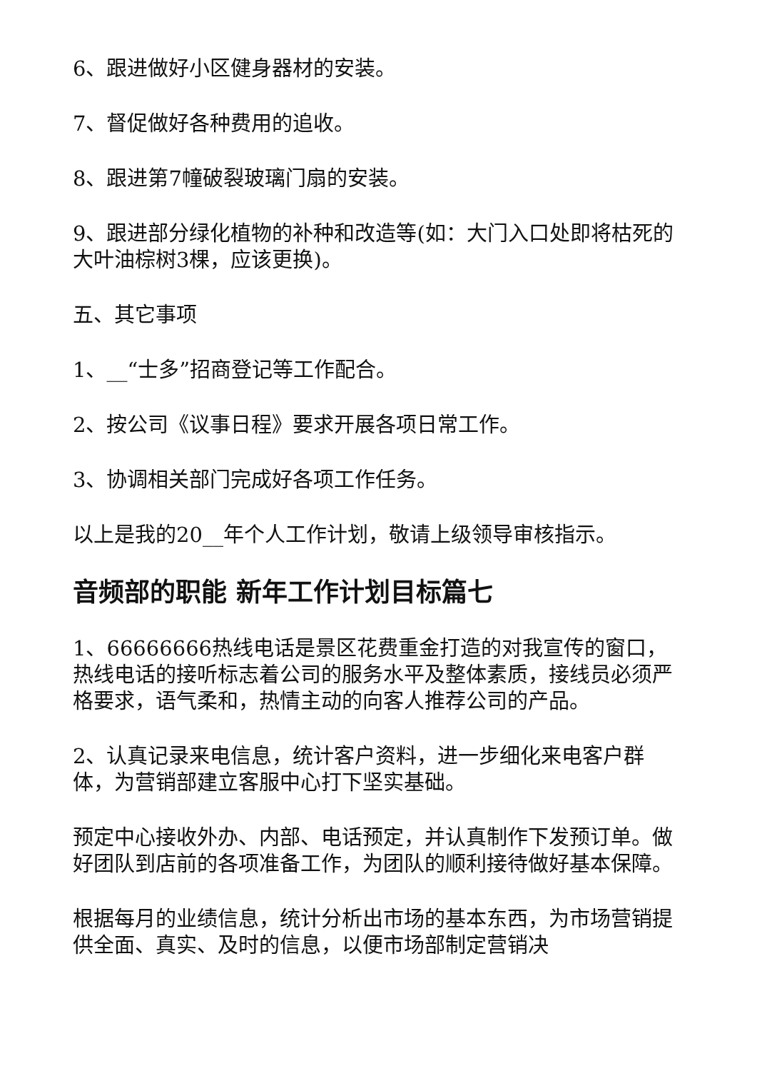6、跟进做好小区健身器材的安装。
7、督促做好各种费用的追收。
8、跟进第7幢破裂玻璃门扇的安装。
9、跟进部分绿化植物的补种和改造等(如：大门入口处即将枯死的大叶油棕树3棵，应该更换)。
五、其它事项
1、__“士多”招商登记等工作配合。
2、按公司《议事日程》要求开展各项日常工作。
3、协调相关部门完成好各项工作任务。
以上是我的20__年个人工作计划，敬请上级领导审核指示。
音频部的职能 新年工作计划目标篇七
1、66666666热线电话是景区花费重金打造的对我宣传的窗口，热线电话的接听标志着公司的服务水平及整体素质，接线员必须严格要求，语气柔和，热情主动的向客人推荐公司的产品。
2、认真记录来电信息，统计客户资料，进一步细化来电客户群体，为营销部建立客服中心打下坚实基础。
预定中心接收外办、内部、电话预定，并认真制作下发预订单。做好团队到店前的各项准备工作，为团队的顺利接待做好基本保障。
根据每月的业绩信息，统计分析出市场的基本东西，为市场营销提供全面、真实、及时的信息，以便市场部制定营销决